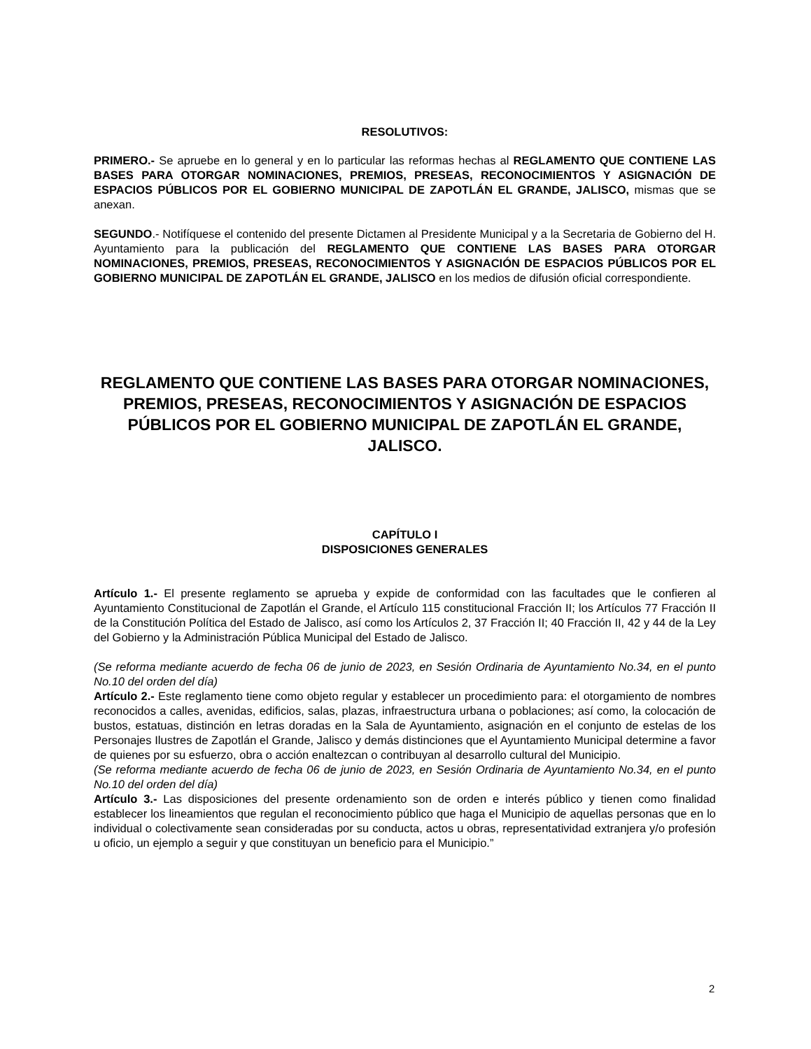RESOLUTIVOS:
PRIMERO.- Se apruebe en lo general y en lo particular las reformas hechas al REGLAMENTO QUE CONTIENE LAS BASES PARA OTORGAR NOMINACIONES, PREMIOS, PRESEAS, RECONOCIMIENTOS Y ASIGNACIÓN DE ESPACIOS PÚBLICOS POR EL GOBIERNO MUNICIPAL DE ZAPOTLÁN EL GRANDE, JALISCO, mismas que se anexan.
SEGUNDO.- Notifíquese el contenido del presente Dictamen al Presidente Municipal y a la Secretaria de Gobierno del H. Ayuntamiento para la publicación del REGLAMENTO QUE CONTIENE LAS BASES PARA OTORGAR NOMINACIONES, PREMIOS, PRESEAS, RECONOCIMIENTOS Y ASIGNACIÓN DE ESPACIOS PÚBLICOS POR EL GOBIERNO MUNICIPAL DE ZAPOTLÁN EL GRANDE, JALISCO en los medios de difusión oficial correspondiente.
REGLAMENTO QUE CONTIENE LAS BASES PARA OTORGAR NOMINACIONES, PREMIOS, PRESEAS, RECONOCIMIENTOS Y ASIGNACIÓN DE ESPACIOS PÚBLICOS POR EL GOBIERNO MUNICIPAL DE ZAPOTLÁN EL GRANDE, JALISCO.
CAPÍTULO I
DISPOSICIONES GENERALES
Artículo 1.- El presente reglamento se aprueba y expide de conformidad con las facultades que le confieren al Ayuntamiento Constitucional de Zapotlán el Grande, el Artículo 115 constitucional Fracción II; los Artículos 77 Fracción II de la Constitución Política del Estado de Jalisco, así como los Artículos 2, 37 Fracción II; 40 Fracción II, 42 y 44 de la Ley del Gobierno y la Administración Pública Municipal del Estado de Jalisco.
(Se reforma mediante acuerdo de fecha 06 de junio de 2023, en Sesión Ordinaria de Ayuntamiento No.34, en el punto No.10 del orden del día)
Artículo 2.- Este reglamento tiene como objeto regular y establecer un procedimiento para: el otorgamiento de nombres reconocidos a calles, avenidas, edificios, salas, plazas, infraestructura urbana o poblaciones; así como, la colocación de bustos, estatuas, distinción en letras doradas en la Sala de Ayuntamiento, asignación en el conjunto de estelas de los Personajes Ilustres de Zapotlán el Grande, Jalisco y demás distinciones que el Ayuntamiento Municipal determine a favor de quienes por su esfuerzo, obra o acción enaltezcan o contribuyan al desarrollo cultural del Municipio.
(Se reforma mediante acuerdo de fecha 06 de junio de 2023, en Sesión Ordinaria de Ayuntamiento No.34, en el punto No.10 del orden del día)
Artículo 3.- Las disposiciones del presente ordenamiento son de orden e interés público y tienen como finalidad establecer los lineamientos que regulan el reconocimiento público que haga el Municipio de aquellas personas que en lo individual o colectivamente sean consideradas por su conducta, actos u obras, representatividad extranjera y/o profesión u oficio, un ejemplo a seguir y que constituyan un beneficio para el Municipio.”
2